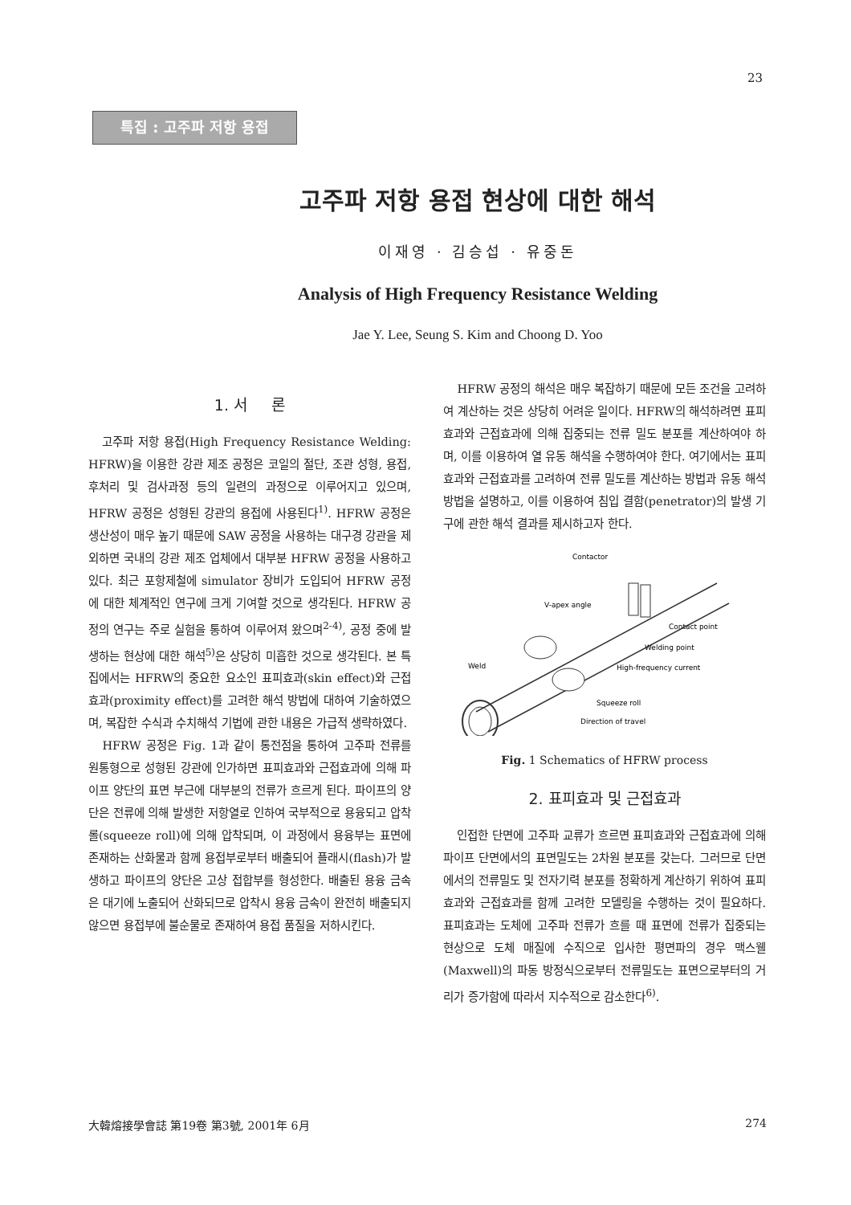23
특집 : 고주파 저항 용접
고주파 저항 용접 현상에 대한 해석
이재영 · 김승섭 · 유중돈
Analysis of High Frequency Resistance Welding
Jae Y. Lee, Seung S. Kim and Choong D. Yoo
1. 서 론
고주파 저항 용접(High Frequency Resistance Welding: HFRW)을 이용한 강관 제조 공정은 코일의 절단, 조관 성형, 용접, 후처리 및 검사과정 등의 일련의 과정으로 이루어지고 있으며, HFRW 공정은 성형된 강관의 용접에 사용된다<sup>1)</sup>. HFRW 공정은 생산성이 매우 높기 때문에 SAW 공정을 사용하는 대구경 강관을 제외하면 국내의 강관 제조 업체에서 대부분 HFRW 공정을 사용하고 있다. 최근 포항제철에 simulator 장비가 도입되어 HFRW 공정에 대한 체계적인 연구에 크게 기여할 것으로 생각된다. HFRW 공정의 연구는 주로 실험을 통하여 이루어져 왔으며<sup>2-4)</sup>, 공정 중에 발생하는 현상에 대한 해석<sup>5)</sup>은 상당히 미흡한 것으로 생각된다. 본 특집에서는 HFRW의 중요한 요소인 표피효과(skin effect)와 근접효과(proximity effect)를 고려한 해석 방법에 대하여 기술하였으며, 복잡한 수식과 수치해석 기법에 관한 내용은 가급적 생략하였다.
HFRW 공정은 Fig. 1과 같이 통전점을 통하여 고주파 전류를 원통형으로 성형된 강관에 인가하면 표피효과와 근접효과에 의해 파이프 양단의 표면 부근에 대부분의 전류가 흐르게 된다. 파이프의 양단은 전류에 의해 발생한 저항열로 인하여 국부적으로 용융되고 압착롤(squeeze roll)에 의해 압착되며, 이 과정에서 용융부는 표면에 존재하는 산화물과 함께 용접부로부터 배출되어 플래시(flash)가 발생하고 파이프의 양단은 고상 접합부를 형성한다. 배출된 용융 금속은 대기에 노출되어 산화되므로 압착시 용융 금속이 완전히 배출되지 않으면 용접부에 불순물로 존재하여 용접 품질을 저하시킨다.
HFRW 공정의 해석은 매우 복잡하기 때문에 모든 조건을 고려하여 계산하는 것은 상당히 어려운 일이다. HFRW의 해석하려면 표피효과와 근접효과에 의해 집중되는 전류 밀도 분포를 계산하여야 하며, 이를 이용하여 열 유동 해석을 수행하여야 한다. 여기에서는 표피효과와 근접효과를 고려하여 전류 밀도를 계산하는 방법과 유동 해석 방법을 설명하고, 이를 이용하여 침입 결함(penetrator)의 발생 기구에 관한 해석 결과를 제시하고자 한다.
Contactor
V-apex angle
Contact point
Welding point
Weld
High-frequency current
Squeeze roll
Direction of travel
Fig. 1 Schematics of HFRW process
2. 표피효과 및 근접효과
인접한 단면에 고주파 교류가 흐르면 표피효과와 근접효과에 의해 파이프 단면에서의 표면밀도는 2차원 분포를 갖는다. 그러므로 단면에서의 전류밀도 및 전자기력 분포를 정확하게 계산하기 위하여 표피효과와 근접효과를 함께 고려한 모델링을 수행하는 것이 필요하다. 표피효과는 도체에 고주파 전류가 흐를 때 표면에 전류가 집중되는 현상으로 도체 매질에 수직으로 입사한 평면파의 경우 맥스웰(Maxwell)의 파동 방정식으로부터 전류밀도는 표면으로부터의 거리가 증가함에 따라서 지수적으로 감소한다<sup>6)</sup>.
大韓熔接學會誌 第19卷 第3號, 2001年 6月 274